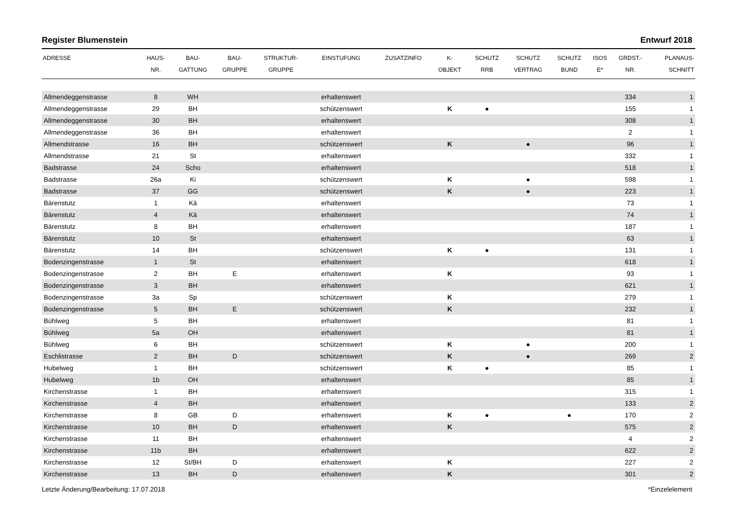Register Blumenstein Entwurf 2018
| ADRESSE | HAUS- NR. | BAU- GATTUNG | BAU- GRUPPE | STRUKTUR- GRUPPE | EINSTUFUNG | ZUSATZINFO | K- OBJEKT | SCHUTZ RRB | SCHUTZ VERTRAG | SCHUTZ BUND | ISOS E* | GRDST.- NR. | PLANAUS- SCHNITT |
| --- | --- | --- | --- | --- | --- | --- | --- | --- | --- | --- | --- | --- | --- |
| Allmendeggenstrasse | 8 | WH | | | erhaltenswert | | | | | | | 334 | 1 |
| Allmendeggenstrasse | 29 | BH | | | schützenswert | | K | ● | | | | 155 | 1 |
| Allmendeggenstrasse | 30 | BH | | | erhaltenswert | | | | | | | 308 | 1 |
| Allmendeggenstrasse | 36 | BH | | | erhaltenswert | | | | | | | 2 | 1 |
| Allmendstrasse | 16 | BH | | | schützenswert | | K | | ● | | | 96 | 1 |
| Allmendstrasse | 21 | St | | | erhaltenswert | | | | | | | 332 | 1 |
| Badstrasse | 24 | Scho | | | erhaltenswert | | | | | | | 518 | 1 |
| Badstrasse | 26a | Ki | | | schützenswert | | K | | ● | | | 598 | 1 |
| Badstrasse | 37 | GG | | | schützenswert | | K | | ● | | | 223 | 1 |
| Bärenstutz | 1 | Kä | | | erhaltenswert | | | | | | | 73 | 1 |
| Bärenstutz | 4 | Kä | | | erhaltenswert | | | | | | | 74 | 1 |
| Bärenstutz | 8 | BH | | | erhaltenswert | | | | | | | 187 | 1 |
| Bärenstutz | 10 | St | | | erhaltenswert | | | | | | | 63 | 1 |
| Bärenstutz | 14 | BH | | | schützenswert | | K | ● | | | | 131 | 1 |
| Bodenzingenstrasse | 1 | St | | | erhaltenswert | | | | | | | 618 | 1 |
| Bodenzingenstrasse | 2 | BH | E | | erhaltenswert | | K | | | | | 93 | 1 |
| Bodenzingenstrasse | 3 | BH | | | erhaltenswert | | | | | | | 621 | 1 |
| Bodenzingenstrasse | 3a | Sp | | | schützenswert | | K | | | | | 279 | 1 |
| Bodenzingenstrasse | 5 | BH | E | | schützenswert | | K | | | | | 232 | 1 |
| Bühlweg | 5 | BH | | | erhaltenswert | | | | | | | 81 | 1 |
| Bühlweg | 5a | OH | | | erhaltenswert | | | | | | | 81 | 1 |
| Bühlweg | 6 | BH | | | schützenswert | | K | | ● | | | 200 | 1 |
| Eschlistrasse | 2 | BH | D | | schützenswert | | K | | ● | | | 269 | 2 |
| Hubelweg | 1 | BH | | | schützenswert | | K | ● | | | | 85 | 1 |
| Hubelweg | 1b | OH | | | erhaltenswert | | | | | | | 85 | 1 |
| Kirchenstrasse | 1 | BH | | | erhaltenswert | | | | | | | 315 | 1 |
| Kirchenstrasse | 4 | BH | | | erhaltenswert | | | | | | | 133 | 2 |
| Kirchenstrasse | 8 | GB | D | | erhaltenswert | | K | ● | | ● | | 170 | 2 |
| Kirchenstrasse | 10 | BH | D | | erhaltenswert | | K | | | | | 575 | 2 |
| Kirchenstrasse | 11 | BH | | | erhaltenswert | | | | | | | 4 | 2 |
| Kirchenstrasse | 11b | BH | | | erhaltenswert | | | | | | | 622 | 2 |
| Kirchenstrasse | 12 | St/BH | D | | erhaltenswert | | K | | | | | 227 | 2 |
| Kirchenstrasse | 13 | BH | D | | erhaltenswert | | K | | | | | 301 | 2 |
Letzte Änderung/Bearbeitung: 17.07.2018 *Einzelelement